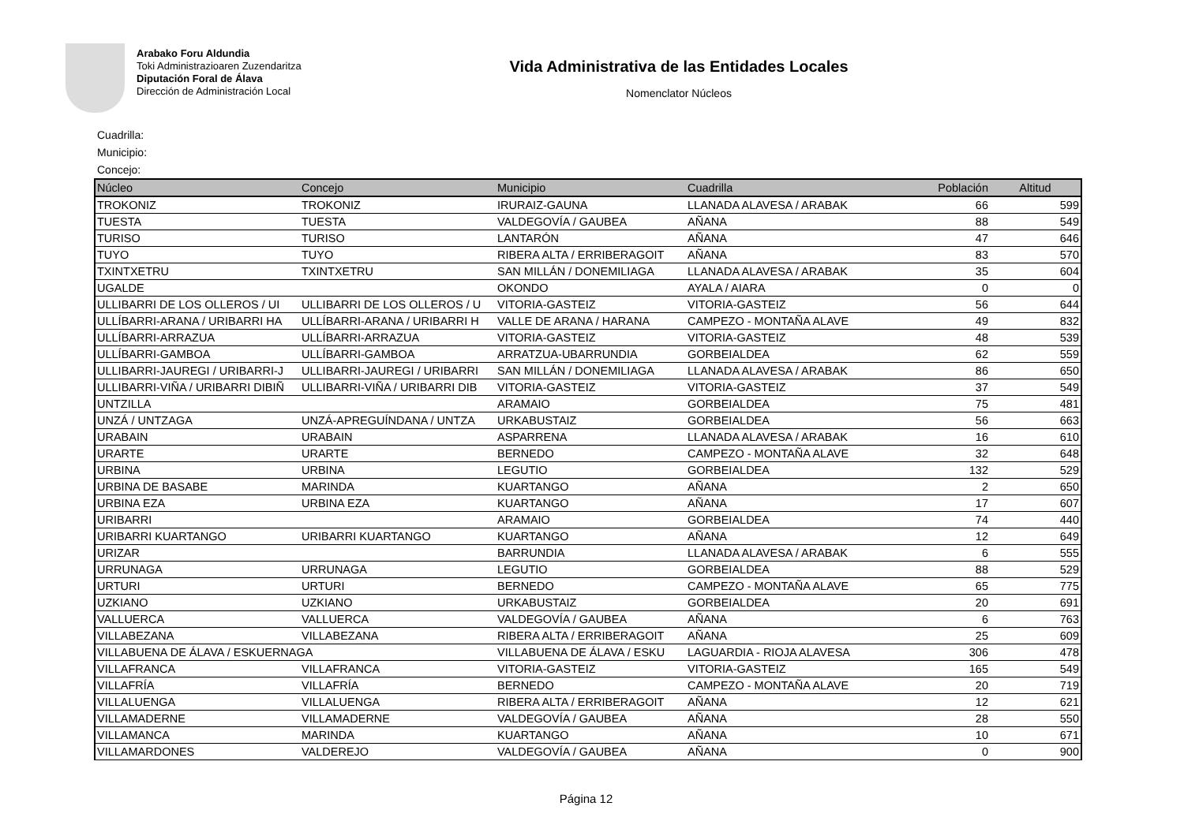Arabako Foru Aldundia
Toki Administrazioaren Zuzendaritza
Diputación Foral de Álava
Dirección de Administración Local
Vida Administrativa de las Entidades Locales
Nomenclator Núcleos
Cuadrilla:
Municipio:
Concejo:
| Núcleo | Concejo | Municipio | Cuadrilla | Población | Altitud |
| --- | --- | --- | --- | --- | --- |
| TROKONIZ | TROKONIZ | IRURAIZ-GAUNA | LLANADA ALAVESA / ARABAK | 66 | 599 |
| TUESTA | TUESTA | VALDEGOVÍA / GAUBEA | AÑANA | 88 | 549 |
| TURISO | TURISO | LANTARÓN | AÑANA | 47 | 646 |
| TUYO | TUYO | RIBERA ALTA / ERRIBERAGOIT | AÑANA | 83 | 570 |
| TXINTXETRU | TXINTXETRU | SAN MILLÁN / DONEMILIAGA | LLANADA ALAVESA / ARABAK | 35 | 604 |
| UGALDE | | OKONDO | AYALA / AIARA | 0 | 0 |
| ULLIBARRI DE LOS OLLEROS / UI | ULLIBARRI DE LOS OLLEROS / U | VITORIA-GASTEIZ | VITORIA-GASTEIZ | 56 | 644 |
| ULLÍBARRI-ARANA / URIBARRI HA | ULLÍBARRI-ARANA / URIBARRI H | VALLE DE ARANA / HARANA | CAMPEZO - MONTAÑA ALAVE | 49 | 832 |
| ULLÍBARRI-ARRAZUA | ULLÍBARRI-ARRAZUA | VITORIA-GASTEIZ | VITORIA-GASTEIZ | 48 | 539 |
| ULLÍBARRI-GAMBOA | ULLÍBARRI-GAMBOA | ARRATZUA-UBARRUNDIA | GORBEIALDEA | 62 | 559 |
| ULLIBARRI-JAUREGI / URIBARRI-J | ULLIBARRI-JAUREGI / URIBARRI | SAN MILLÁN / DONEMILIAGA | LLANADA ALAVESA / ARABAK | 86 | 650 |
| ULLIBARRI-VIÑA / URIBARRI DIBIÑ | ULLIBARRI-VIÑA / URIBARRI DIB | VITORIA-GASTEIZ | VITORIA-GASTEIZ | 37 | 549 |
| UNTZILLA | | ARAMAIO | GORBEIALDEA | 75 | 481 |
| UNZÁ / UNTZAGA | UNZÁ-APREGUÍNDANA / UNTZA | URKABUSTAIZ | GORBEIALDEA | 56 | 663 |
| URABAIN | URABAIN | ASPARRENA | LLANADA ALAVESA / ARABAK | 16 | 610 |
| URARTE | URARTE | BERNEDO | CAMPEZO - MONTAÑA ALAVE | 32 | 648 |
| URBINA | URBINA | LEGUTIO | GORBEIALDEA | 132 | 529 |
| URBINA DE BASABE | MARINDA | KUARTANGO | AÑANA | 2 | 650 |
| URBINA EZA | URBINA EZA | KUARTANGO | AÑANA | 17 | 607 |
| URIBARRI | | ARAMAIO | GORBEIALDEA | 74 | 440 |
| URIBARRI KUARTANGO | URIBARRI KUARTANGO | KUARTANGO | AÑANA | 12 | 649 |
| URIZAR | | BARRUNDIA | LLANADA ALAVESA / ARABAK | 6 | 555 |
| URRUNAGA | URRUNAGA | LEGUTIO | GORBEIALDEA | 88 | 529 |
| URTURI | URTURI | BERNEDO | CAMPEZO - MONTAÑA ALAVE | 65 | 775 |
| UZKIANO | UZKIANO | URKABUSTAIZ | GORBEIALDEA | 20 | 691 |
| VALLUERCA | VALLUERCA | VALDEGOVÍA / GAUBEA | AÑANA | 6 | 763 |
| VILLABEZANA | VILLABEZANA | RIBERA ALTA / ERRIBERAGOIT | AÑANA | 25 | 609 |
| VILLABUENA DE ÁLAVA / ESKUERNAGA | | VILLABUENA DE ÁLAVA / ESKU | LAGUARDIA - RIOJA ALAVESA | 306 | 478 |
| VILLAFRANCA | VILLAFRANCA | VITORIA-GASTEIZ | VITORIA-GASTEIZ | 165 | 549 |
| VILLAFRÍA | VILLAFRÍA | BERNEDO | CAMPEZO - MONTAÑA ALAVE | 20 | 719 |
| VILLALUENGA | VILLALUENGA | RIBERA ALTA / ERRIBERAGOIT | AÑANA | 12 | 621 |
| VILLAMADERNE | VILLAMADERNE | VALDEGOVÍA / GAUBEA | AÑANA | 28 | 550 |
| VILLAMANCA | MARINDA | KUARTANGO | AÑANA | 10 | 671 |
| VILLAMARDONES | VALDEREJO | VALDEGOVÍA / GAUBEA | AÑANA | 0 | 900 |
Página 12